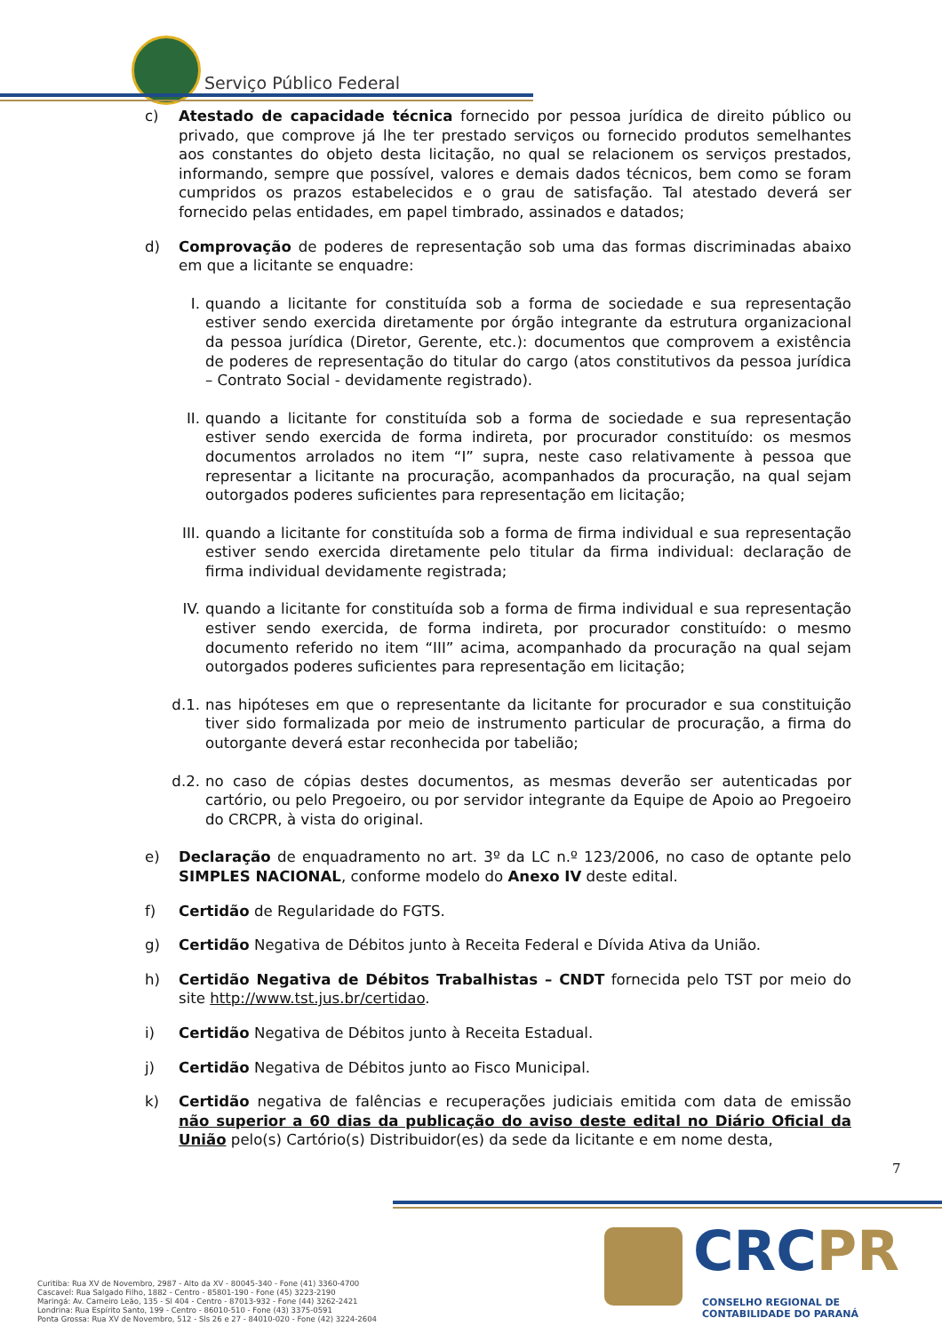Serviço Público Federal
c) Atestado de capacidade técnica fornecido por pessoa jurídica de direito público ou privado, que comprove já lhe ter prestado serviços ou fornecido produtos semelhantes aos constantes do objeto desta licitação, no qual se relacionem os serviços prestados, informando, sempre que possível, valores e demais dados técnicos, bem como se foram cumpridos os prazos estabelecidos e o grau de satisfação. Tal atestado deverá ser fornecido pelas entidades, em papel timbrado, assinados e datados;
d) Comprovação de poderes de representação sob uma das formas discriminadas abaixo em que a licitante se enquadre:
I. quando a licitante for constituída sob a forma de sociedade e sua representação estiver sendo exercida diretamente por órgão integrante da estrutura organizacional da pessoa jurídica (Diretor, Gerente, etc.): documentos que comprovem a existência de poderes de representação do titular do cargo (atos constitutivos da pessoa jurídica – Contrato Social - devidamente registrado).
II. quando a licitante for constituída sob a forma de sociedade e sua representação estiver sendo exercida de forma indireta, por procurador constituído: os mesmos documentos arrolados no item “I” supra, neste caso relativamente à pessoa que representar a licitante na procuração, acompanhados da procuração, na qual sejam outorgados poderes suficientes para representação em licitação;
III. quando a licitante for constituída sob a forma de firma individual e sua representação estiver sendo exercida diretamente pelo titular da firma individual: declaração de firma individual devidamente registrada;
IV. quando a licitante for constituída sob a forma de firma individual e sua representação estiver sendo exercida, de forma indireta, por procurador constituído: o mesmo documento referido no item “III” acima, acompanhado da procuração na qual sejam outorgados poderes suficientes para representação em licitação;
d.1. nas hipóteses em que o representante da licitante for procurador e sua constituição tiver sido formalizada por meio de instrumento particular de procuração, a firma do outorgante deverá estar reconhecida por tabelião;
d.2. no caso de cópias destes documentos, as mesmas deverão ser autenticadas por cartório, ou pelo Pregoeiro, ou por servidor integrante da Equipe de Apoio ao Pregoeiro do CRCPR, à vista do original.
e) Declaração de enquadramento no art. 3º da LC n.º 123/2006, no caso de optante pelo SIMPLES NACIONAL, conforme modelo do Anexo IV deste edital.
f) Certidão de Regularidade do FGTS.
g) Certidão Negativa de Débitos junto à Receita Federal e Dívida Ativa da União.
h) Certidão Negativa de Débitos Trabalhistas – CNDT fornecida pelo TST por meio do site http://www.tst.jus.br/certidao.
i) Certidão Negativa de Débitos junto à Receita Estadual.
j) Certidão Negativa de Débitos junto ao Fisco Municipal.
k) Certidão negativa de falências e recuperações judiciais emitida com data de emissão não superior a 60 dias da publicação do aviso deste edital no Diário Oficial da União pelo(s) Cartório(s) Distribuidor(es) da sede da licitante e em nome desta,
7
Curitiba: Rua XV de Novembro, 2987 - Alto da XV - 80045-340 - Fone (41) 3360-4700
Cascavel: Rua Salgado Filho, 1882 - Centro - 85801-190 - Fone (45) 3223-2190
Maringá: Av. Carneiro Leão, 135 - Sl 404 - Centro - 87013-932 - Fone (44) 3262-2421
Londrina: Rua Espírito Santo, 199 - Centro - 86010-510 - Fone (43) 3375-0591
Ponta Grossa: Rua XV de Novembro, 512 - Sls 26 e 27 - 84010-020 - Fone (42) 3224-2604
CRCPR
CONSELHO REGIONAL DE CONTABILIDADE DO PARANÁ